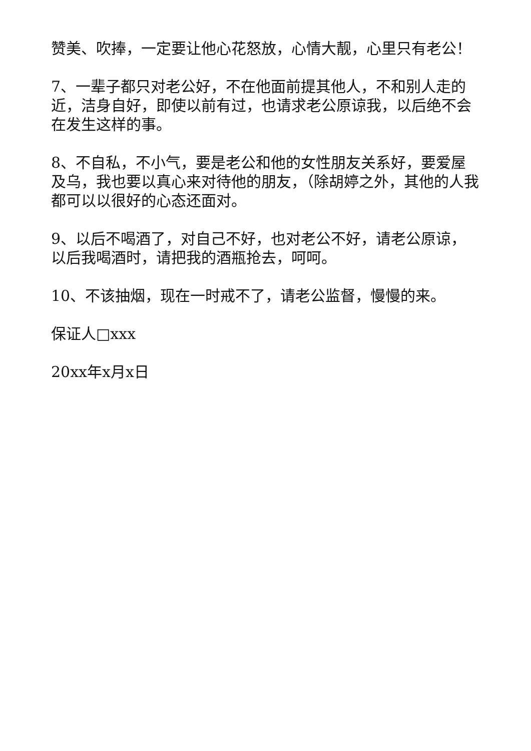赞美、吹捧，一定要让他心花怒放，心情大靓，心里只有老公！
7、一辈子都只对老公好，不在他面前提其他人，不和别人走的近，洁身自好，即使以前有过，也请求老公原谅我，以后绝不会在发生这样的事。
8、不自私，不小气，要是老公和他的女性朋友关系好，要爱屋及乌，我也要以真心来对待他的朋友，（除胡婷之外，其他的人我都可以以很好的心态还面对。
9、以后不喝酒了，对自己不好，也对老公不好，请老公原谅，以后我喝酒时，请把我的酒瓶抢去，呵呵。
10、不该抽烟，现在一时戒不了，请老公监督，慢慢的来。
保证人□xxx
20xx年x月x日